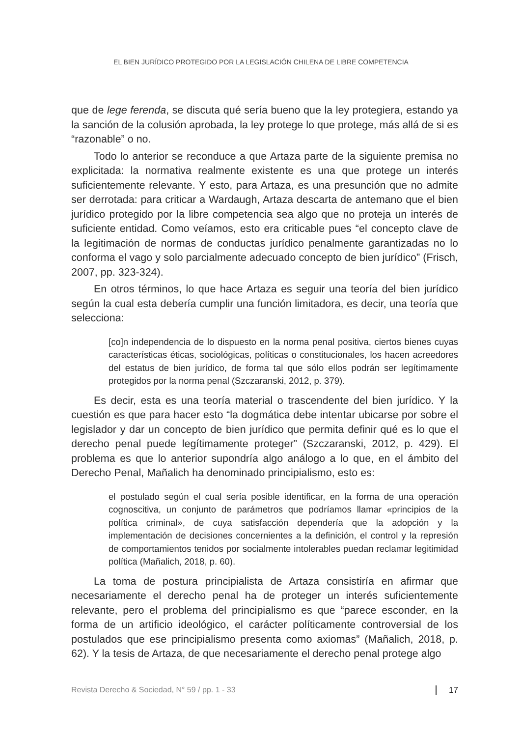EL BIEN JURÍDICO PROTEGIDO POR LA LEGISLACIÓN CHILENA DE LIBRE COMPETENCIA
que de lege ferenda, se discuta qué sería bueno que la ley protegiera, estando ya la sanción de la colusión aprobada, la ley protege lo que protege, más allá de si es “razonable” o no.
Todo lo anterior se reconduce a que Artaza parte de la siguiente premisa no explicitada: la normativa realmente existente es una que protege un interés suficientemente relevante. Y esto, para Artaza, es una presunción que no admite ser derrotada: para criticar a Wardaugh, Artaza descarta de antemano que el bien jurídico protegido por la libre competencia sea algo que no proteja un interés de suficiente entidad. Como veíamos, esto era criticable pues “el concepto clave de la legitimación de normas de conductas jurídico penalmente garantizadas no lo conforma el vago y solo parcialmente adecuado concepto de bien jurídico” (Frisch, 2007, pp. 323-324).
En otros términos, lo que hace Artaza es seguir una teoría del bien jurídico según la cual esta debería cumplir una función limitadora, es decir, una teoría que selecciona:
[co]n independencia de lo dispuesto en la norma penal positiva, ciertos bienes cuyas características éticas, sociológicas, políticas o constitucionales, los hacen acreedores del estatus de bien jurídico, de forma tal que sólo ellos podrán ser legítimamente protegidos por la norma penal (Szczaranski, 2012, p. 379).
Es decir, esta es una teoría material o trascendente del bien jurídico. Y la cuestión es que para hacer esto “la dogmática debe intentar ubicarse por sobre el legislador y dar un concepto de bien jurídico que permita definir qué es lo que el derecho penal puede legítimamente proteger” (Szczaranski, 2012, p. 429). El problema es que lo anterior supondría algo análogo a lo que, en el ámbito del Derecho Penal, Mañalich ha denominado principialismo, esto es:
el postulado según el cual sería posible identificar, en la forma de una operación cognoscitiva, un conjunto de parámetros que podríamos llamar «principios de la política criminal», de cuya satisfacción dependería que la adopción y la implementación de decisiones concernientes a la definición, el control y la represión de comportamientos tenidos por socialmente intolerables puedan reclamar legitimidad política (Mañalich, 2018, p. 60).
La toma de postura principialista de Artaza consistiría en afirmar que necesariamente el derecho penal ha de proteger un interés suficientemente relevante, pero el problema del principialismo es que “parece esconder, en la forma de un artificio ideológico, el carácter políticamente controversial de los postulados que ese principialismo presenta como axiomas” (Mañalich, 2018, p. 62). Y la tesis de Artaza, de que necesariamente el derecho penal protege algo
Revista Derecho & Sociedad, N° 59 / pp. 1 - 33 17